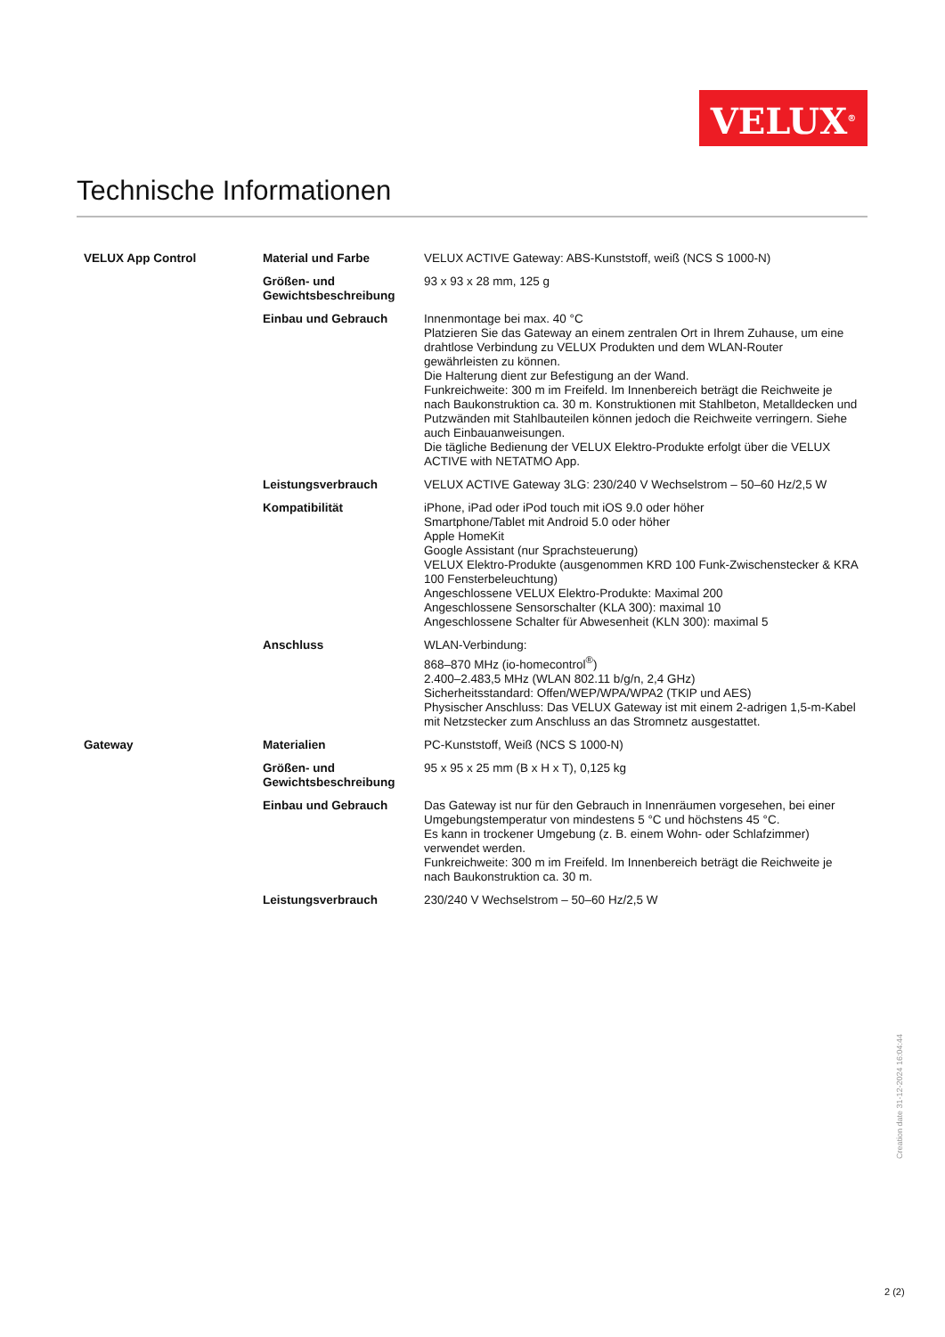VELUX<sup>®</sup>
Technische Informationen
| VELUX App Control | Material und Farbe | VELUX ACTIVE Gateway: ABS-Kunststoff, weiß (NCS S 1000-N) |
| | Größen- und Gewichtsbeschreibung | 93 x 93 x 28 mm, 125 g |
| | Einbau und Gebrauch | Innenmontage bei max. 40 °C Platzieren Sie das Gateway an einem zentralen Ort in Ihrem Zuhause, um eine drahtlose Verbindung zu VELUX Produkten und dem WLAN-Router gewährleisten zu können. Die Halterung dient zur Befestigung an der Wand. Funkreichweite: 300 m im Freifeld. Im Innenbereich beträgt die Reichweite je nach Baukonstruktion ca. 30 m. Konstruktionen mit Stahlbeton, Metalldecken und Putzwänden mit Stahlbauteilen können jedoch die Reichweite verringern. Siehe auch Einbauanweisungen. Die tägliche Bedienung der VELUX Elektro-Produkte erfolgt über die VELUX ACTIVE with NETATMO App. |
| | Leistungsverbrauch | VELUX ACTIVE Gateway 3LG: 230/240 V Wechselstrom – 50–60 Hz/2,5 W |
| | Kompatibilität | iPhone, iPad oder iPod touch mit iOS 9.0 oder höher Smartphone/Tablet mit Android 5.0 oder höher Apple HomeKit Google Assistant (nur Sprachsteuerung) VELUX Elektro-Produkte (ausgenommen KRD 100 Funk-Zwischenstecker & KRA 100 Fensterbeleuchtung) Angeschlossene VELUX Elektro-Produkte: Maximal 200 Angeschlossene Sensorschalter (KLA 300): maximal 10 Angeschlossene Schalter für Abwesenheit (KLN 300): maximal 5 |
| | Anschluss | WLAN-Verbindung: 868–870 MHz (io-homecontrol<sup>®</sup>) 2.400–2.483,5 MHz (WLAN 802.11 b/g/n, 2,4 GHz) Sicherheitsstandard: Offen/WEP/WPA/WPA2 (TKIP und AES) Physischer Anschluss: Das VELUX Gateway ist mit einem 2-adrigen 1,5-m-Kabel mit Netzstecker zum Anschluss an das Stromnetz ausgestattet. |
| Gateway | Materialien | PC-Kunststoff, Weiß (NCS S 1000-N) |
| | Größen- und Gewichtsbeschreibung | 95 x 95 x 25 mm (B x H x T), 0,125 kg |
| | Einbau und Gebrauch | Das Gateway ist nur für den Gebrauch in Innenräumen vorgesehen, bei einer Umgebungstemperatur von mindestens 5 °C und höchstens 45 °C. Es kann in trockener Umgebung (z. B. einem Wohn- oder Schlafzimmer) verwendet werden. Funkreichweite: 300 m im Freifeld. Im Innenbereich beträgt die Reichweite je nach Baukonstruktion ca. 30 m. |
| | Leistungsverbrauch | 230/240 V Wechselstrom – 50–60 Hz/2,5 W |
Creation date 31-12-2024 16:04:44
2 (2)